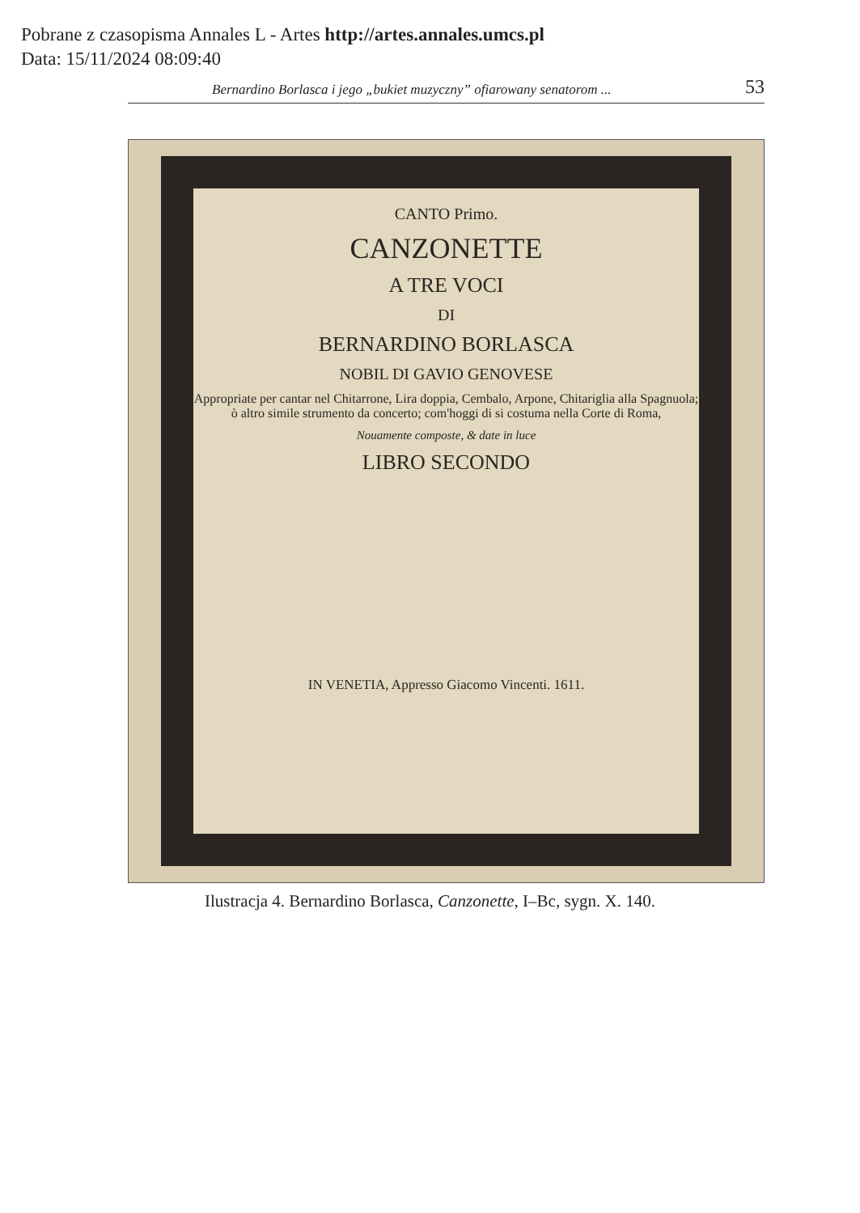Pobrane z czasopisma Annales L - Artes http://artes.annales.umcs.pl
Data: 15/11/2024 08:09:40
Bernardino Borlasca i jego „bukiet muzyczny” ofiarowany senatorom ... 53
CANTO Primo.
CANZONETTE
A TRE VOCI
DI
BERNARDINO BORLASCA
NOBIL DI GAVIO GENOVESE
Appropriate per cantar nel Chitarrone, Lira doppia, Cembalo, Arpone, Chitariglia alla Spagnuola; ò altro simile strumento da concerto; com'hoggi di si costuma nella Corte di Roma,
Nouamente composte, & date in luce
LIBRO SECONDO
IN VENETIA, Appresso Giacomo Vincenti. 1611.
Ilustracja 4. Bernardino Borlasca, Canzonette, I–Bc, sygn. X. 140.